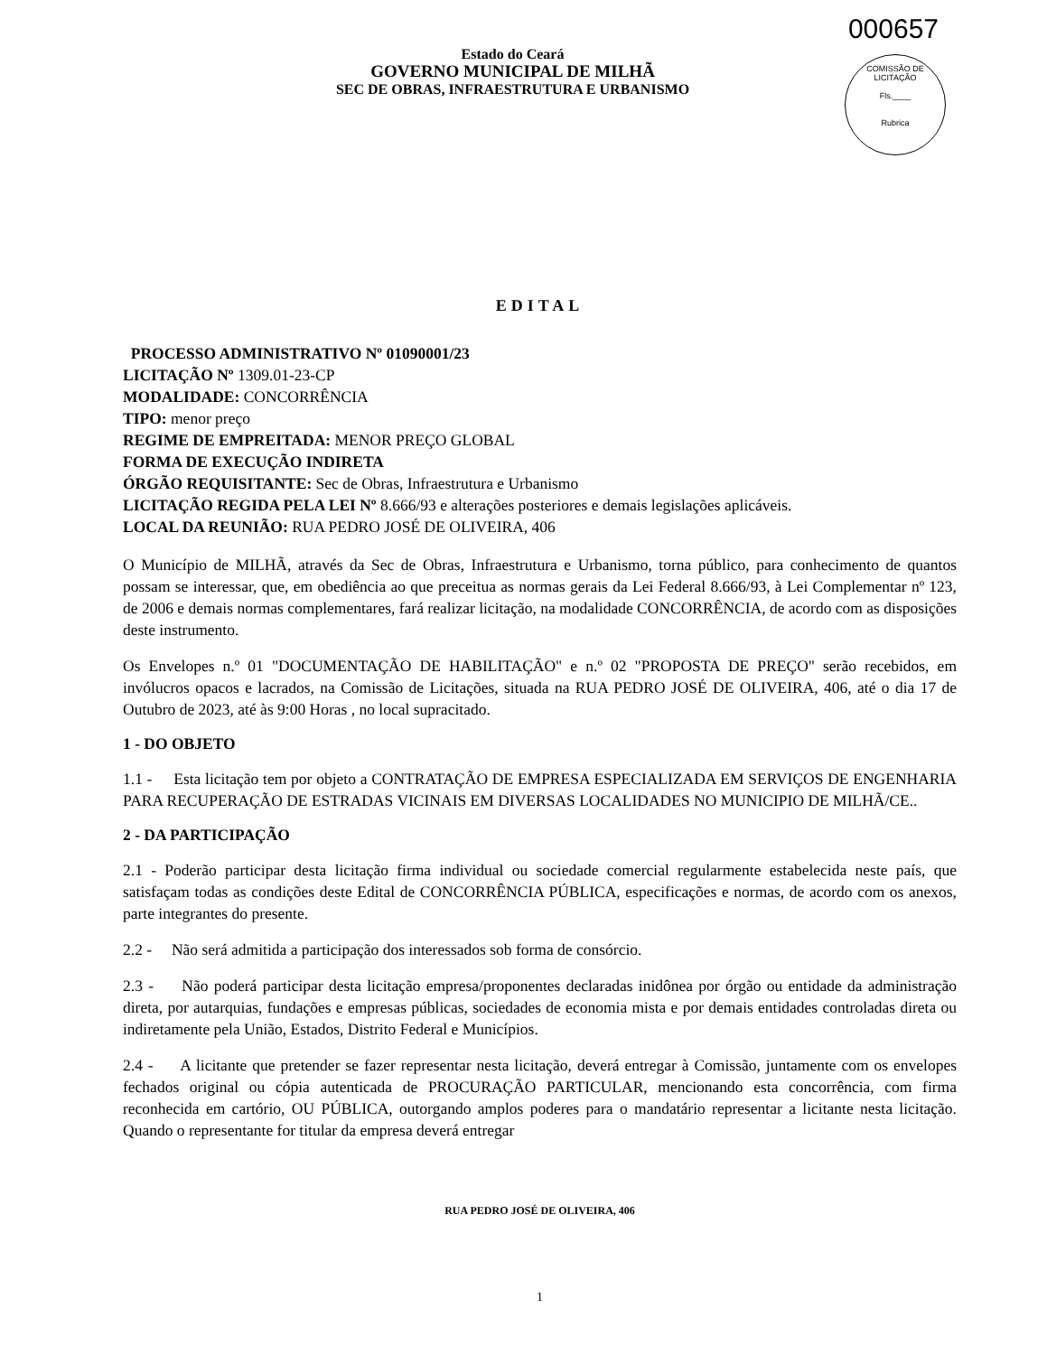000657
COMISSÃO DE LICITAÇÃO
Fls.____
Rubrica
Estado do Ceará
GOVERNO MUNICIPAL DE MILHÃ
SEC DE OBRAS, INFRAESTRUTURA E URBANISMO
EDITAL
PROCESSO ADMINISTRATIVO Nº 01090001/23
LICITAÇÃO Nº 1309.01-23-CP
MODALIDADE: CONCORRÊNCIA
TIPO: menor preço
REGIME DE EMPREITADA: MENOR PREÇO GLOBAL
FORMA DE EXECUÇÃO INDIRETA
ÓRGÃO REQUISITANTE: Sec de Obras, Infraestrutura e Urbanismo
LICITAÇÃO REGIDA PELA LEI Nº 8.666/93 e alterações posteriores e demais legislações aplicáveis.
LOCAL DA REUNIÃO: RUA PEDRO JOSÉ DE OLIVEIRA, 406
O Município de MILHÃ, através da Sec de Obras, Infraestrutura e Urbanismo, torna público, para conhecimento de quantos possam se interessar, que, em obediência ao que preceitua as normas gerais da Lei Federal 8.666/93, à Lei Complementar nº 123, de 2006 e demais normas complementares, fará realizar licitação, na modalidade CONCORRÊNCIA, de acordo com as disposições deste instrumento.
Os Envelopes n.º 01 "DOCUMENTAÇÃO DE HABILITAÇÃO" e n.º 02 "PROPOSTA DE PREÇO" serão recebidos, em invólucros opacos e lacrados, na Comissão de Licitações, situada na RUA PEDRO JOSÉ DE OLIVEIRA, 406, até o dia 17 de Outubro de 2023, até às 9:00 Horas , no local supracitado.
1 - DO OBJETO
1.1 - Esta licitação tem por objeto a CONTRATAÇÃO DE EMPRESA ESPECIALIZADA EM SERVIÇOS DE ENGENHARIA PARA RECUPERAÇÃO DE ESTRADAS VICINAIS EM DIVERSAS LOCALIDADES NO MUNICIPIO DE MILHÃ/CE..
2 - DA PARTICIPAÇÃO
2.1 - Poderão participar desta licitação firma individual ou sociedade comercial regularmente estabelecida neste país, que satisfaçam todas as condições deste Edital de CONCORRÊNCIA PÚBLICA, especificações e normas, de acordo com os anexos, parte integrantes do presente.
2.2 - Não será admitida a participação dos interessados sob forma de consórcio.
2.3 - Não poderá participar desta licitação empresa/proponentes declaradas inidônea por órgão ou entidade da administração direta, por autarquias, fundações e empresas públicas, sociedades de economia mista e por demais entidades controladas direta ou indiretamente pela União, Estados, Distrito Federal e Municípios.
2.4 - A licitante que pretender se fazer representar nesta licitação, deverá entregar à Comissão, juntamente com os envelopes fechados original ou cópia autenticada de PROCURAÇÃO PARTICULAR, mencionando esta concorrência, com firma reconhecida em cartório, OU PÚBLICA, outorgando amplos poderes para o mandatário representar a licitante nesta licitação. Quando o representante for titular da empresa deverá entregar
RUA PEDRO JOSÉ DE OLIVEIRA, 406
1